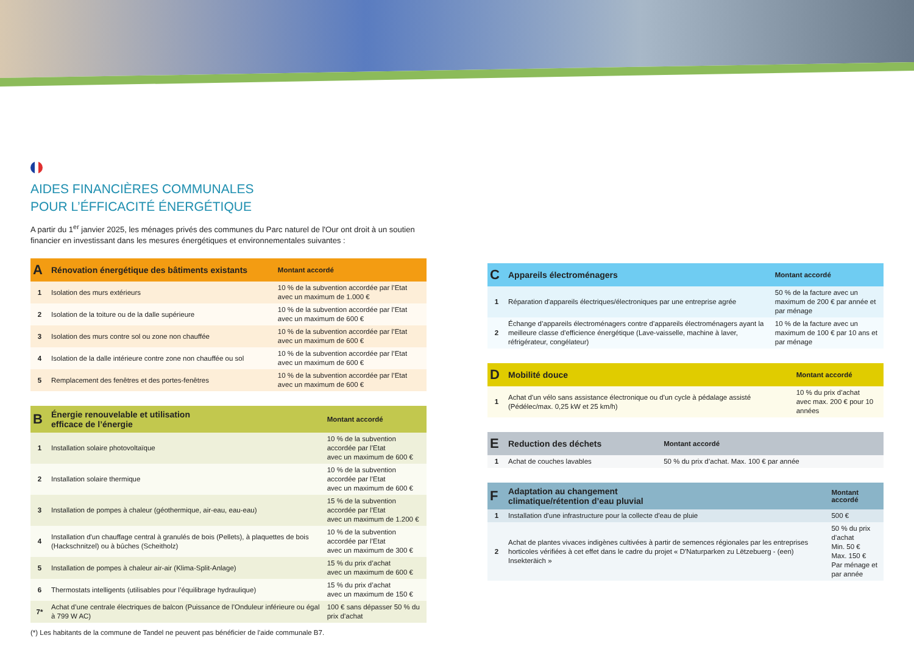AIDES FINANCIÈRES COMMUNALES
POUR L’ÉFFICACITÉ ÉNERGÉTIQUE
A partir du 1<sup>er</sup> janvier 2025, les ménages privés des communes du Parc naturel de l'Our ont droit à un soutien financier en investissant dans les mesures énergétiques et environnementales suivantes :
| A | Rénovation énergétique des bâtiments existants | Montant accordé |
| --- | --- | --- |
| 1 | Isolation des murs extérieurs | 10 % de la subvention accordée par l’Etat avec un maximum de 1.000 € |
| 2 | Isolation de la toiture ou de la dalle supérieure | 10 % de la subvention accordée par l’Etat avec un maximum de 600 € |
| 3 | Isolation des murs contre sol ou zone non chauffée | 10 % de la subvention accordée par l’Etat avec un maximum de 600 € |
| 4 | Isolation de la dalle intérieure contre zone non chauffée ou sol | 10 % de la subvention accordée par l’Etat avec un maximum de 600 € |
| 5 | Remplacement des fenêtres et des portes-fenêtres | 10 % de la subvention accordée par l’Etat avec un maximum de 600 € |
| B | Énergie renouvelable et utilisation efficace de l’énergie | Montant accordé |
| --- | --- | --- |
| 1 | Installation solaire photovoltaïque | 10 % de la subvention accordée par l’Etat avec un maximum de 600 € |
| 2 | Installation solaire thermique | 10 % de la subvention accordée par l’Etat avec un maximum de 600 € |
| 3 | Installation de pompes à chaleur (géothermique, air-eau, eau-eau) | 15 % de la subvention accordée par l’Etat avec un maximum de 1.200 € |
| 4 | Installation d'un chauffage central à granulés de bois (Pellets), à plaquettes de bois (Hackschnitzel) ou à bûches (Scheitholz) | 10 % de la subvention accordée par l’Etat avec un maximum de 300 € |
| 5 | Installation de pompes à chaleur air-air (Klima-Split-Anlage) | 15 % du prix d’achat avec un maximum de 600 € |
| 6 | Thermostats intelligents (utilisables pour l’équilibrage hydraulique) | 15 % du prix d’achat avec un maximum de 150 € |
| 7* | Achat d’une centrale électriques de balcon (Puissance de l’Onduleur inférieure ou égal à 799 W AC) | 100 € sans dépasser 50 % du prix d’achat |
(*) Les habitants de la commune de Tandel ne peuvent pas bénéficier de l'aide communale B7.
| C | Appareils électroménagers | Montant accordé |
| --- | --- | --- |
| 1 | Réparation d'appareils électriques/électroniques par une entreprise agrée | 50 % de la facture avec un maximum de 200 € par année et par ménage |
| 2 | Échange d’appareils électroménagers contre d’appareils électroménagers ayant la meilleure classe d’efficience énergétique (Lave-vaisselle, machine à laver, réfrigérateur, congélateur) | 10 % de la facture avec un maximum de 100 € par 10 ans et par ménage |
| D | Mobilité douce | Montant accordé |
| --- | --- | --- |
| 1 | Achat d'un vélo sans assistance électronique ou d'un cycle à pédalage assisté (Pédélec/max. 0,25 kW et 25 km/h) | 10 % du prix d’achat avec max. 200 € pour 10 années |
| E | Reduction des déchets | Montant accordé |
| --- | --- | --- |
| 1 | Achat de couches lavables | 50 % du prix d’achat. Max. 100 € par année |
| F | Adaptation au changement climatique/rétention d’eau pluvial | Montant accordé |
| --- | --- | --- |
| 1 | Installation d'une infrastructure pour la collecte d'eau de pluie | 500 € |
| 2 | Achat de plantes vivaces indigènes cultivées à partir de semences régionales par les entreprises horticoles vérifiées à cet effet dans le cadre du projet « D'Naturparken zu Lëtzebuerg - (een) Insekteräich » | 50 % du prix d’achat Min. 50 € Max. 150 € Par ménage et par année |